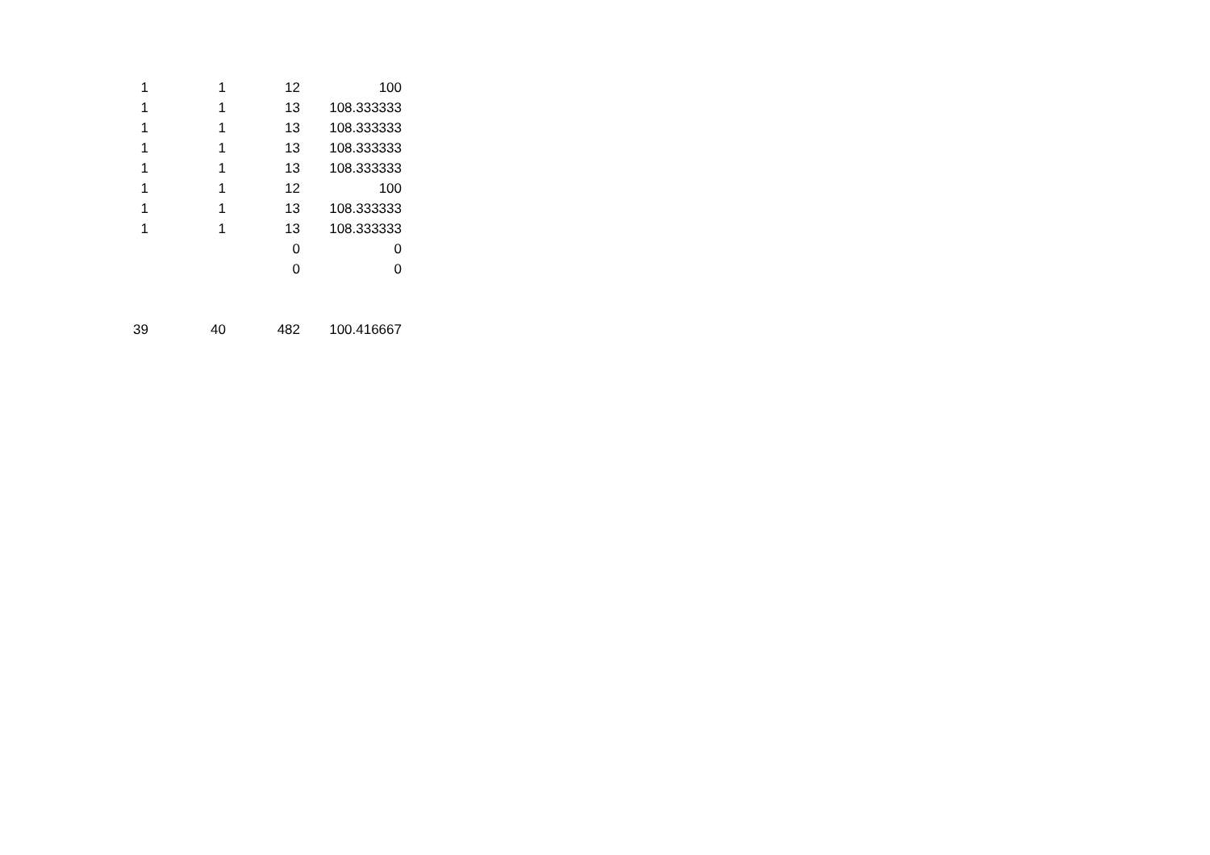| 1 | 1 | 12 | 100 |
| 1 | 1 | 13 | 108.333333 |
| 1 | 1 | 13 | 108.333333 |
| 1 | 1 | 13 | 108.333333 |
| 1 | 1 | 13 | 108.333333 |
| 1 | 1 | 12 | 100 |
| 1 | 1 | 13 | 108.333333 |
| 1 | 1 | 13 | 108.333333 |
| | | 0 | 0 |
| | | 0 | 0 |
| 39 | 40 | 482 | 100.416667 |